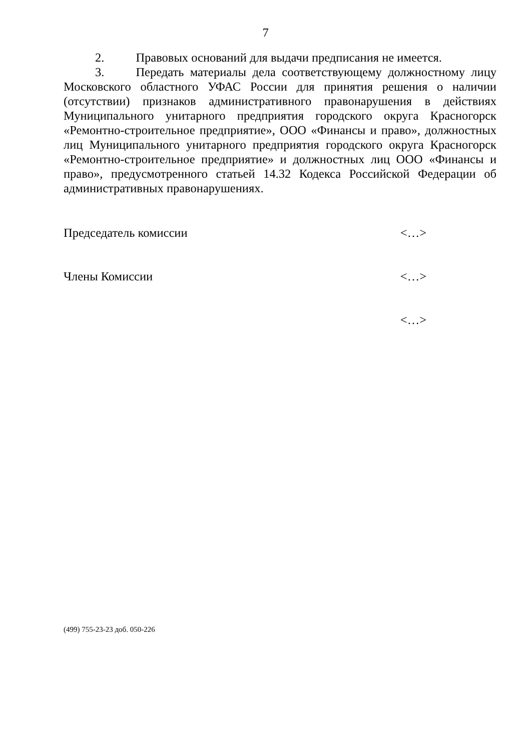7
2. Правовых оснований для выдачи предписания не имеется.
3. Передать материалы дела соответствующему должностному лицу Московского областного УФАС России для принятия решения о наличии (отсутствии) признаков административного правонарушения в действиях Муниципального унитарного предприятия городского округа Красногорск «Ремонтно-строительное предприятие», ООО «Финансы и право», должностных лиц Муниципального унитарного предприятия городского округа Красногорск «Ремонтно-строительное предприятие» и должностных лиц ООО «Финансы и право», предусмотренного статьей 14.32 Кодекса Российской Федерации об административных правонарушениях.
Председатель комиссии <…>
Члены Комиссии <…>
<…>
(499) 755-23-23 доб. 050-226